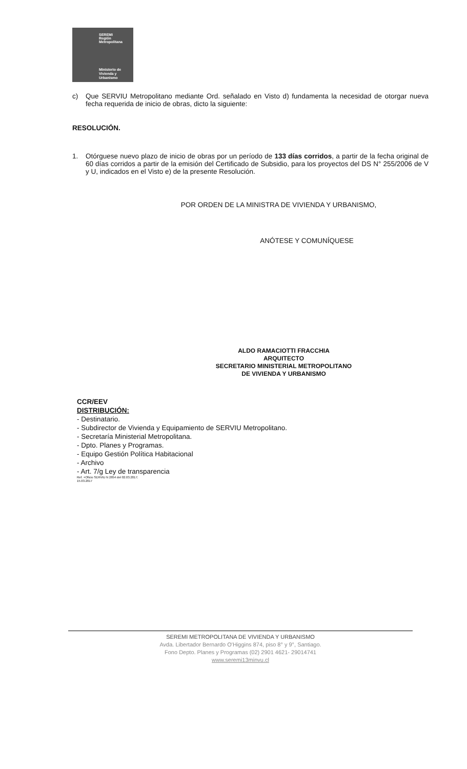SEREMI
Región Metropolitana
Ministerio de
Vivienda y
Urbanismo
c) Que SERVIU Metropolitano mediante Ord. señalado en Visto d) fundamenta la necesidad de otorgar nueva fecha requerida de inicio de obras, dicto la siguiente:
RESOLUCIÓN.
1. Otórguese nuevo plazo de inicio de obras por un período de 133 días corridos, a partir de la fecha original de 60 días corridos a partir de la emisión del Certificado de Subsidio, para los proyectos del DS N° 255/2006 de V y U, indicados en el Visto e) de la presente Resolución.
POR ORDEN DE LA MINISTRA DE VIVIENDA Y URBANISMO,
ANÓTESE Y COMUNÍQUESE
ALDO RAMACIOTTI FRACCHIA
ARQUITECTO
SECRETARIO MINISTERIAL METROPOLITANO
DE VIVIENDA Y URBANISMO
CCR/EEV
DISTRIBUCIÓN:
- Destinatario.
- Subdirector de Vivienda y Equipamiento de SERVIU Metropolitano.
- Secretaría Ministerial Metropolitana.
- Dpto. Planes y Programas.
- Equipo Gestión Política Habitacional
- Archivo
- Art. 7/g Ley de transparencia
Ref. +Oficio SERVIU N 2854 del 02.03.2017;
15.03.2017
SEREMI METROPOLITANA DE VIVIENDA Y URBANISMO
Avda. Libertador Bernardo O'Higgins 874, piso 8° y 9°, Santiago.
Fono Depto. Planes y Programas (02) 2901 4621- 29014741
www.seremi13minvu.cl